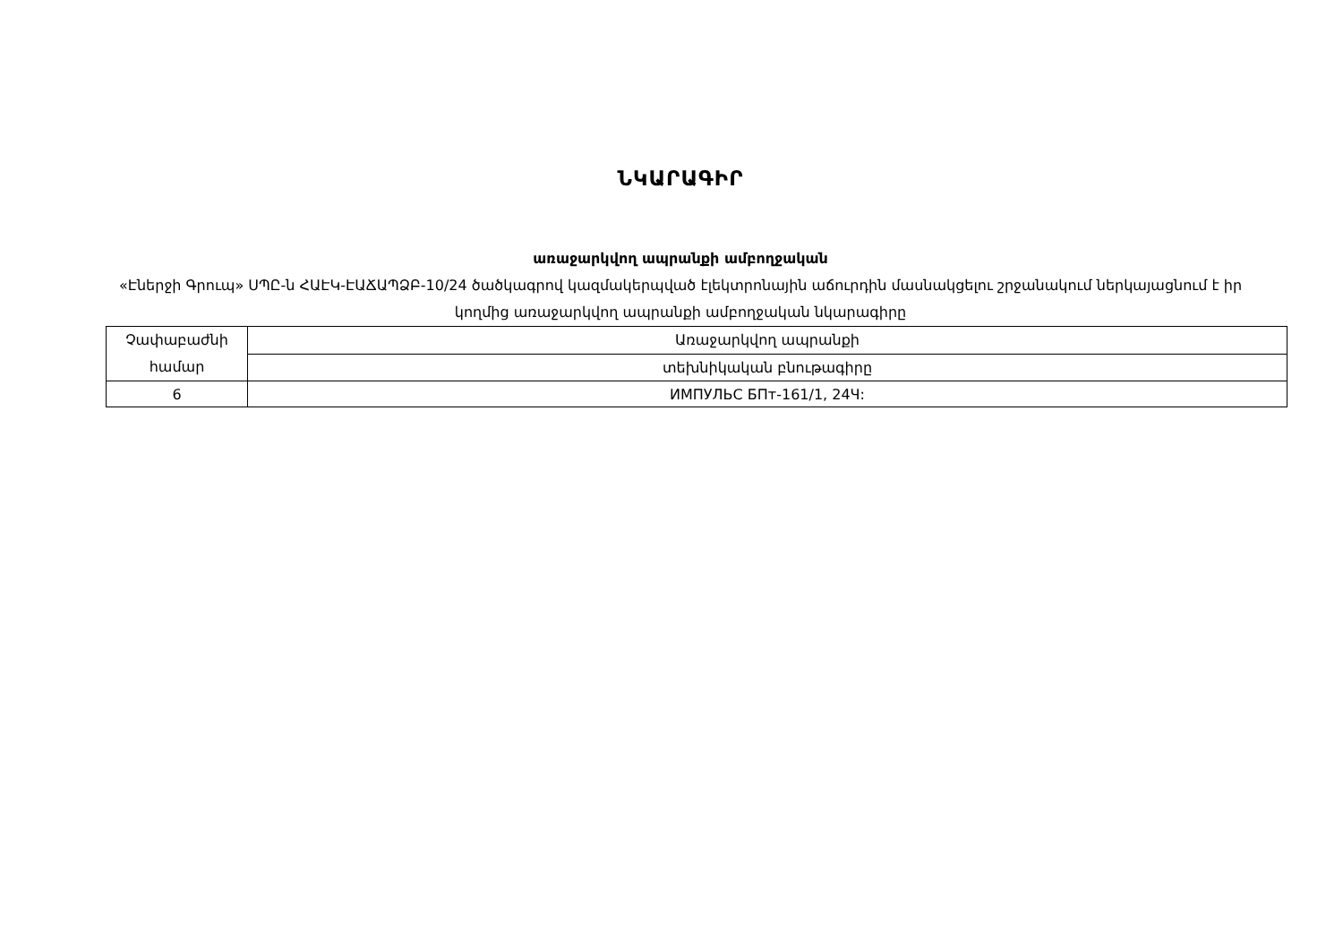ՆԿԱՐԱԳԻՐ
առաջարկվող ապրանքի ամբողջական
«Էներջի Գրուպ» ՍՊԸ-ն ՀԱԷԿ-ԷԱՃԱՊՁԲ-10/24 ծածկագրով կազմակերպված էլեկտրոնային աճուրդին մասնակցելու շրջանակում ներկայացնում է իր կողմից առաջարկվող ապրանքի ամբողջական նկարագիրը
| Չափաբաժնի համար | Առաջարկվող ապրանքի |
| | տեխնիկական բնութագիրը |
| 6 | ИМПУЛЬС БПт-161/1, 24Ч: |